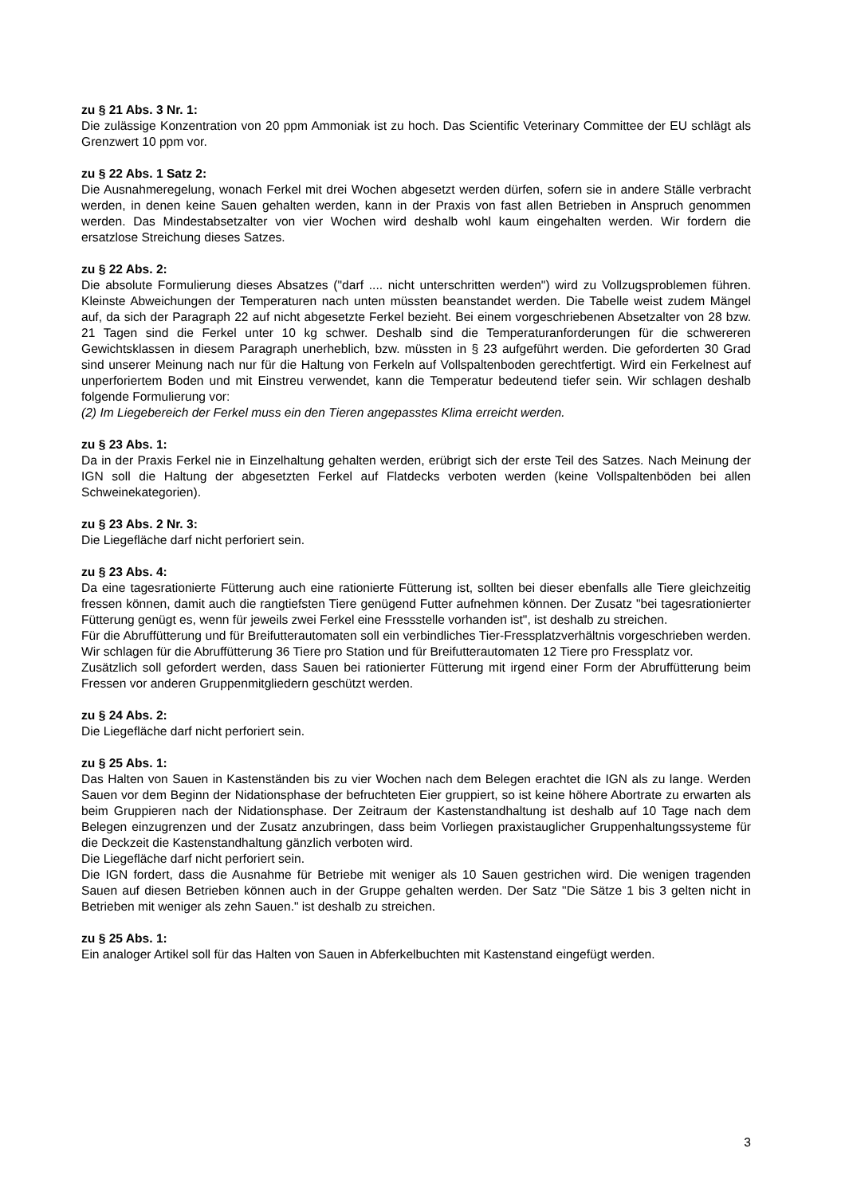zu § 21 Abs. 3 Nr. 1:
Die zulässige Konzentration von 20 ppm Ammoniak ist zu hoch. Das Scientific Veterinary Committee der EU schlägt als Grenzwert 10 ppm vor.
zu § 22 Abs. 1 Satz 2:
Die Ausnahmeregelung, wonach Ferkel mit drei Wochen abgesetzt werden dürfen, sofern sie in andere Ställe verbracht werden, in denen keine Sauen gehalten werden, kann in der Praxis von fast allen Betrieben in Anspruch genommen werden. Das Mindestabsetzalter von vier Wochen wird deshalb wohl kaum eingehalten werden. Wir fordern die ersatzlose Streichung dieses Satzes.
zu § 22 Abs. 2:
Die absolute Formulierung dieses Absatzes ("darf .... nicht unterschritten werden") wird zu Vollzugsproblemen führen. Kleinste Abweichungen der Temperaturen nach unten müssten beanstandet werden. Die Tabelle weist zudem Mängel auf, da sich der Paragraph 22 auf nicht abgesetzte Ferkel bezieht. Bei einem vorgeschriebenen Absetzalter von 28 bzw. 21 Tagen sind die Ferkel unter 10 kg schwer. Deshalb sind die Temperaturanforderungen für die schwereren Gewichtsklassen in diesem Paragraph unerheblich, bzw. müssten in § 23 aufgeführt werden. Die geforderten 30 Grad sind unserer Meinung nach nur für die Haltung von Ferkeln auf Vollspaltenboden gerechtfertigt. Wird ein Ferkelnest auf unperforiertem Boden und mit Einstreu verwendet, kann die Temperatur bedeutend tiefer sein. Wir schlagen deshalb folgende Formulierung vor:
(2) Im Liegebereich der Ferkel muss ein den Tieren angepasstes Klima erreicht werden.
zu § 23 Abs. 1:
Da in der Praxis Ferkel nie in Einzelhaltung gehalten werden, erübrigt sich der erste Teil des Satzes. Nach Meinung der IGN soll die Haltung der abgesetzten Ferkel auf Flatdecks verboten werden (keine Vollspaltenböden bei allen Schweinekategorien).
zu § 23 Abs. 2 Nr. 3:
Die Liegefläche darf nicht perforiert sein.
zu § 23 Abs. 4:
Da eine tagesrationierte Fütterung auch eine rationierte Fütterung ist, sollten bei dieser ebenfalls alle Tiere gleichzeitig fressen können, damit auch die rangtiefsten Tiere genügend Futter aufnehmen können. Der Zusatz "bei tagesrationierter Fütterung genügt es, wenn für jeweils zwei Ferkel eine Fressstelle vorhanden ist", ist deshalb zu streichen.
Für die Abruffütterung und für Breifutterautomaten soll ein verbindliches Tier-Fressplatzverhältnis vorgeschrieben werden. Wir schlagen für die Abruffütterung 36 Tiere pro Station und für Breifutterautomaten 12 Tiere pro Fressplatz vor.
Zusätzlich soll gefordert werden, dass Sauen bei rationierter Fütterung mit irgend einer Form der Abruffütterung beim Fressen vor anderen Gruppenmitgliedern geschützt werden.
zu § 24 Abs. 2:
Die Liegefläche darf nicht perforiert sein.
zu § 25 Abs. 1:
Das Halten von Sauen in Kastenständen bis zu vier Wochen nach dem Belegen erachtet die IGN als zu lange. Werden Sauen vor dem Beginn der Nidationsphase der befruchteten Eier gruppiert, so ist keine höhere Abortrate zu erwarten als beim Gruppieren nach der Nidationsphase. Der Zeitraum der Kastenstandhaltung ist deshalb auf 10 Tage nach dem Belegen einzugrenzen und der Zusatz anzubringen, dass beim Vorliegen praxistauglicher Gruppenhaltungssysteme für die Deckzeit die Kastenstandhaltung gänzlich verboten wird.
Die Liegefläche darf nicht perforiert sein.
Die IGN fordert, dass die Ausnahme für Betriebe mit weniger als 10 Sauen gestrichen wird. Die wenigen tragenden Sauen auf diesen Betrieben können auch in der Gruppe gehalten werden. Der Satz "Die Sätze 1 bis 3 gelten nicht in Betrieben mit weniger als zehn Sauen." ist deshalb zu streichen.
zu § 25 Abs. 1:
Ein analoger Artikel soll für das Halten von Sauen in Abferkelbuchten mit Kastenstand eingefügt werden.
3